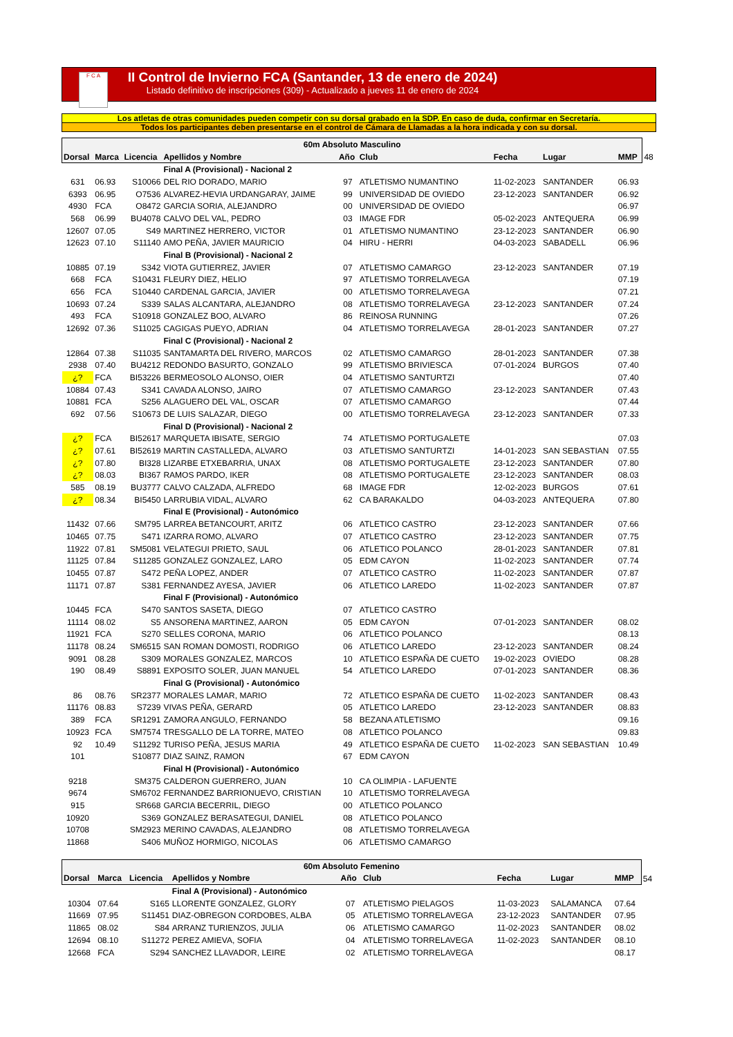F C A
II Control de Invierno FCA (Santander, 13 de enero de 2024)
Listado definitivo de inscripciones (309) - Actualizado a jueves 11 de enero de 2024
Los atletas de otras comunidades pueden competir con su dorsal grabado en la SDP. En caso de duda, confirmar en Secretaría.
Todos los participantes deben presentarse en el control de Cámara de Llamadas a la hora indicada y con su dorsal.
| 60m Absoluto Masculino | | | | | | | | | |
| --- | --- | --- | --- | --- | --- | --- | --- | --- | --- |
| Dorsal | Marca | Licencia | Apellidos y Nombre | Año | Club | Fecha | Lugar | MMP | 48 |
| | | | Final A (Provisional) - Nacional 2 | | | | | | |
| 631 | 06.93 | S10066 | DEL RIO DORADO, MARIO | 97 | ATLETISMO NUMANTINO | 11-02-2023 | SANTANDER | 06.93 | |
| 6393 | 06.95 | O7536 | ALVAREZ-HEVIA URDANGARAY, JAIME | 99 | UNIVERSIDAD DE OVIEDO | 23-12-2023 | SANTANDER | 06.92 | |
| 4930 | FCA | O8472 | GARCIA SORIA, ALEJANDRO | 00 | UNIVERSIDAD DE OVIEDO | | | 06.97 | |
| 568 | 06.99 | BU4078 | CALVO DEL VAL, PEDRO | 03 | IMAGE FDR | 05-02-2023 | ANTEQUERA | 06.99 | |
| 12607 | 07.05 | S49 | MARTINEZ HERRERO, VICTOR | 01 | ATLETISMO NUMANTINO | 23-12-2023 | SANTANDER | 06.90 | |
| 12623 | 07.10 | S11140 | AMO PEÑA, JAVIER MAURICIO | 04 | HIRU - HERRI | 04-03-2023 | SABADELL | 06.96 | |
| | | | Final B (Provisional) - Nacional 2 | | | | | | |
| 10885 | 07.19 | S342 | VIOTA GUTIERREZ, JAVIER | 07 | ATLETISMO CAMARGO | 23-12-2023 | SANTANDER | 07.19 | |
| 668 | FCA | S10431 | FLEURY DIEZ, HELIO | 97 | ATLETISMO TORRELAVEGA | | | 07.19 | |
| 656 | FCA | S10440 | CARDENAL GARCIA, JAVIER | 00 | ATLETISMO TORRELAVEGA | | | 07.21 | |
| 10693 | 07.24 | S339 | SALAS ALCANTARA, ALEJANDRO | 08 | ATLETISMO TORRELAVEGA | 23-12-2023 | SANTANDER | 07.24 | |
| 493 | FCA | S10918 | GONZALEZ BOO, ALVARO | 86 | REINOSA RUNNING | | | 07.26 | |
| 12692 | 07.36 | S11025 | CAGIGAS PUEYO, ADRIAN | 04 | ATLETISMO TORRELAVEGA | 28-01-2023 | SANTANDER | 07.27 | |
| | | | Final C (Provisional) - Nacional 2 | | | | | | |
| 12864 | 07.38 | S11035 | SANTAMARTA DEL RIVERO, MARCOS | 02 | ATLETISMO CAMARGO | 28-01-2023 | SANTANDER | 07.38 | |
| 2938 | 07.40 | BU4212 | REDONDO BASURTO, GONZALO | 99 | ATLETISMO BRIVIESCA | 07-01-2024 | BURGOS | 07.40 | |
| ¿? | FCA | BI53226 | BERMEOSOLO ALONSO, OIER | 04 | ATLETISMO SANTURTZI | | | 07.40 | |
| 10884 | 07.43 | S341 | CAVADA ALONSO, JAIRO | 07 | ATLETISMO CAMARGO | 23-12-2023 | SANTANDER | 07.43 | |
| 10881 | FCA | S256 | ALAGUERO DEL VAL, OSCAR | 07 | ATLETISMO CAMARGO | | | 07.44 | |
| 692 | 07.56 | S10673 | DE LUIS SALAZAR, DIEGO | 00 | ATLETISMO TORRELAVEGA | 23-12-2023 | SANTANDER | 07.33 | |
| | | | Final D (Provisional) - Nacional 2 | | | | | | |
| ¿? | FCA | BI52617 | MARQUETA IBISATE, SERGIO | 74 | ATLETISMO PORTUGALETE | | | 07.03 | |
| ¿? | 07.61 | BI52619 | MARTIN CASTALLEDA, ALVARO | 03 | ATLETISMO SANTURTZI | 14-01-2023 | SAN SEBASTIAN | 07.55 | |
| ¿? | 07.80 | BI328 | LIZARBE ETXEBARRIA, UNAX | 08 | ATLETISMO PORTUGALETE | 23-12-2023 | SANTANDER | 07.80 | |
| ¿? | 08.03 | BI367 | RAMOS PARDO, IKER | 08 | ATLETISMO PORTUGALETE | 23-12-2023 | SANTANDER | 08.03 | |
| 585 | 08.19 | BU3777 | CALVO CALZADA, ALFREDO | 68 | IMAGE FDR | 12-02-2023 | BURGOS | 07.61 | |
| ¿? | 08.34 | BI5450 | LARRUBIA VIDAL, ALVARO | 62 | CA BARAKALDO | 04-03-2023 | ANTEQUERA | 07.80 | |
| | | | Final E (Provisional) - Autonómico | | | | | | |
| 11432 | 07.66 | SM795 | LARREA BETANCOURT, ARITZ | 06 | ATLETICO CASTRO | 23-12-2023 | SANTANDER | 07.66 | |
| 10465 | 07.75 | S471 | IZARRA ROMO, ALVARO | 07 | ATLETICO CASTRO | 23-12-2023 | SANTANDER | 07.75 | |
| 11922 | 07.81 | SM5081 | VELATEGUI PRIETO, SAUL | 06 | ATLETICO POLANCO | 28-01-2023 | SANTANDER | 07.81 | |
| 11125 | 07.84 | S11285 | GONZALEZ GONZALEZ, LARO | 05 | EDM CAYON | 11-02-2023 | SANTANDER | 07.74 | |
| 10455 | 07.87 | S472 | PEÑA LOPEZ, ANDER | 07 | ATLETICO CASTRO | 11-02-2023 | SANTANDER | 07.87 | |
| 11171 | 07.87 | S381 | FERNANDEZ AYESA, JAVIER | 06 | ATLETICO LAREDO | 11-02-2023 | SANTANDER | 07.87 | |
| | | | Final F (Provisional) - Autonómico | | | | | | |
| 10445 | FCA | S470 | SANTOS SASETA, DIEGO | 07 | ATLETICO CASTRO | | | | |
| 11114 | 08.02 | S5 | ANSORENA MARTINEZ, AARON | 05 | EDM CAYON | 07-01-2023 | SANTANDER | 08.02 | |
| 11921 | FCA | S270 | SELLES CORONA, MARIO | 06 | ATLETICO POLANCO | | | 08.13 | |
| 11178 | 08.24 | SM6515 | SAN ROMAN DOMOSTI, RODRIGO | 06 | ATLETICO LAREDO | 23-12-2023 | SANTANDER | 08.24 | |
| 9091 | 08.28 | S309 | MORALES GONZALEZ, MARCOS | 10 | ATLETICO ESPAÑA DE CUETO | 19-02-2023 | OVIEDO | 08.28 | |
| 190 | 08.49 | S8891 | EXPOSITO SOLER, JUAN MANUEL | 54 | ATLETICO LAREDO | 07-01-2023 | SANTANDER | 08.36 | |
| | | | Final G (Provisional) - Autonómico | | | | | | |
| 86 | 08.76 | SR2377 | MORALES LAMAR, MARIO | 72 | ATLETICO ESPAÑA DE CUETO | 11-02-2023 | SANTANDER | 08.43 | |
| 11176 | 08.83 | S7239 | VIVAS PEÑA, GERARD | 05 | ATLETICO LAREDO | 23-12-2023 | SANTANDER | 08.83 | |
| 389 | FCA | SR1291 | ZAMORA ANGULO, FERNANDO | 58 | BEZANA ATLETISMO | | | 09.16 | |
| 10923 | FCA | SM7574 | TRESGALLO DE LA TORRE, MATEO | 08 | ATLETICO POLANCO | | | 09.83 | |
| 92 | 10.49 | S11292 | TURISO PEÑA, JESUS MARIA | 49 | ATLETICO ESPAÑA DE CUETO | 11-02-2023 | SAN SEBASTIAN | 10.49 | |
| 101 | | S10877 | DIAZ SAINZ, RAMON | 67 | EDM CAYON | | | | |
| | | | Final H (Provisional) - Autonómico | | | | | | |
| 9218 | | SM375 | CALDERON GUERRERO, JUAN | 10 | CA OLIMPIA - LAFUENTE | | | | |
| 9674 | | SM6702 | FERNANDEZ BARRIONUEVO, CRISTIAN | 10 | ATLETISMO TORRELAVEGA | | | | |
| 915 | | SR668 | GARCIA BECERRIL, DIEGO | 00 | ATLETICO POLANCO | | | | |
| 10920 | | S369 | GONZALEZ BERASATEGUI, DANIEL | 08 | ATLETICO POLANCO | | | | |
| 10708 | | SM2923 | MERINO CAVADAS, ALEJANDRO | 08 | ATLETISMO TORRELAVEGA | | | | |
| 11868 | | S406 | MUÑOZ HORMIGO, NICOLAS | 06 | ATLETISMO CAMARGO | | | | |
| 60m Absoluto Femenino | | | | | | | | | |
| --- | --- | --- | --- | --- | --- | --- | --- | --- | --- |
| Dorsal | Marca | Licencia | Apellidos y Nombre | Año | Club | Fecha | Lugar | MMP | 54 |
| | | | Final A (Provisional) - Autonómico | | | | | | |
| 10304 | 07.64 | S165 | LLORENTE GONZALEZ, GLORY | 07 | ATLETISMO PIELAGOS | 11-03-2023 | SALAMANCA | 07.64 | |
| 11669 | 07.95 | S11451 | DIAZ-OBREGON CORDOBES, ALBA | 05 | ATLETISMO TORRELAVEGA | 23-12-2023 | SANTANDER | 07.95 | |
| 11865 | 08.02 | S84 | ARRANZ TURIENZOS, JULIA | 06 | ATLETISMO CAMARGO | 11-02-2023 | SANTANDER | 08.02 | |
| 12694 | 08.10 | S11272 | PEREZ AMIEVA, SOFIA | 04 | ATLETISMO TORRELAVEGA | 11-02-2023 | SANTANDER | 08.10 | |
| 12668 | FCA | S294 | SANCHEZ LLAVADOR, LEIRE | 02 | ATLETISMO TORRELAVEGA | | | 08.17 | |